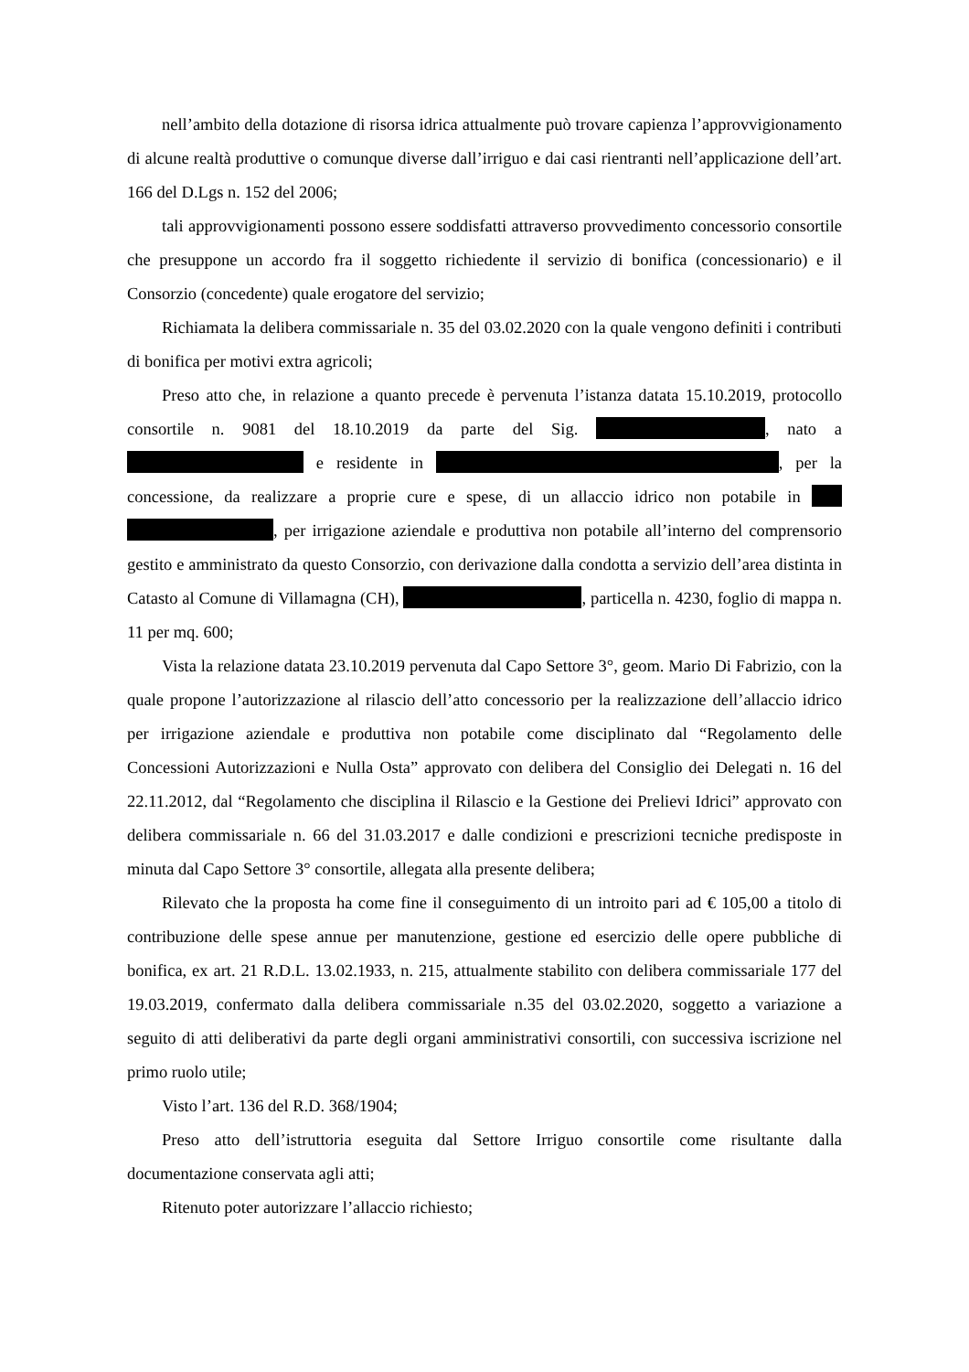nell’ambito della dotazione di risorsa idrica attualmente può trovare capienza l’approvvigionamento di alcune realtà produttive o comunque diverse dall’irriguo e dai casi rientranti nell’applicazione dell’art. 166 del D.Lgs n. 152 del 2006;
tali approvvigionamenti possono essere soddisfatti attraverso provvedimento concessorio consortile che presuppone un accordo fra il soggetto richiedente il servizio di bonifica (concessionario) e il Consorzio (concedente) quale erogatore del servizio;
Richiamata la delibera commissariale n. 35 del 03.02.2020 con la quale vengono definiti i contributi di bonifica per motivi extra agricoli;
Preso atto che, in relazione a quanto precede è pervenuta l’istanza datata 15.10.2019, protocollo consortile n. 9081 del 18.10.2019 da parte del Sig. , nato a e residente in , per la concessione, da realizzare a proprie cure e spese, di un allaccio idrico non potabile in , per irrigazione aziendale e produttiva non potabile all’interno del comprensorio gestito e amministrato da questo Consorzio, con derivazione dalla condotta a servizio dell’area distinta in Catasto al Comune di Villamagna (CH), , particella n. 4230, foglio di mappa n. 11 per mq. 600;
Vista la relazione datata 23.10.2019 pervenuta dal Capo Settore 3°, geom. Mario Di Fabrizio, con la quale propone l’autorizzazione al rilascio dell’atto concessorio per la realizzazione dell’allaccio idrico per irrigazione aziendale e produttiva non potabile come disciplinato dal “Regolamento delle Concessioni Autorizzazioni e Nulla Osta” approvato con delibera del Consiglio dei Delegati n. 16 del 22.11.2012, dal “Regolamento che disciplina il Rilascio e la Gestione dei Prelievi Idrici” approvato con delibera commissariale n. 66 del 31.03.2017 e dalle condizioni e prescrizioni tecniche predisposte in minuta dal Capo Settore 3° consortile, allegata alla presente delibera;
Rilevato che la proposta ha come fine il conseguimento di un introito pari ad € 105,00 a titolo di contribuzione delle spese annue per manutenzione, gestione ed esercizio delle opere pubbliche di bonifica, ex art. 21 R.D.L. 13.02.1933, n. 215, attualmente stabilito con delibera commissariale 177 del 19.03.2019, confermato dalla delibera commissariale n.35 del 03.02.2020, soggetto a variazione a seguito di atti deliberativi da parte degli organi amministrativi consortili, con successiva iscrizione nel primo ruolo utile;
Visto l’art. 136 del R.D. 368/1904;
Preso atto dell’istruttoria eseguita dal Settore Irriguo consortile come risultante dalla documentazione conservata agli atti;
Ritenuto poter autorizzare l’allaccio richiesto;